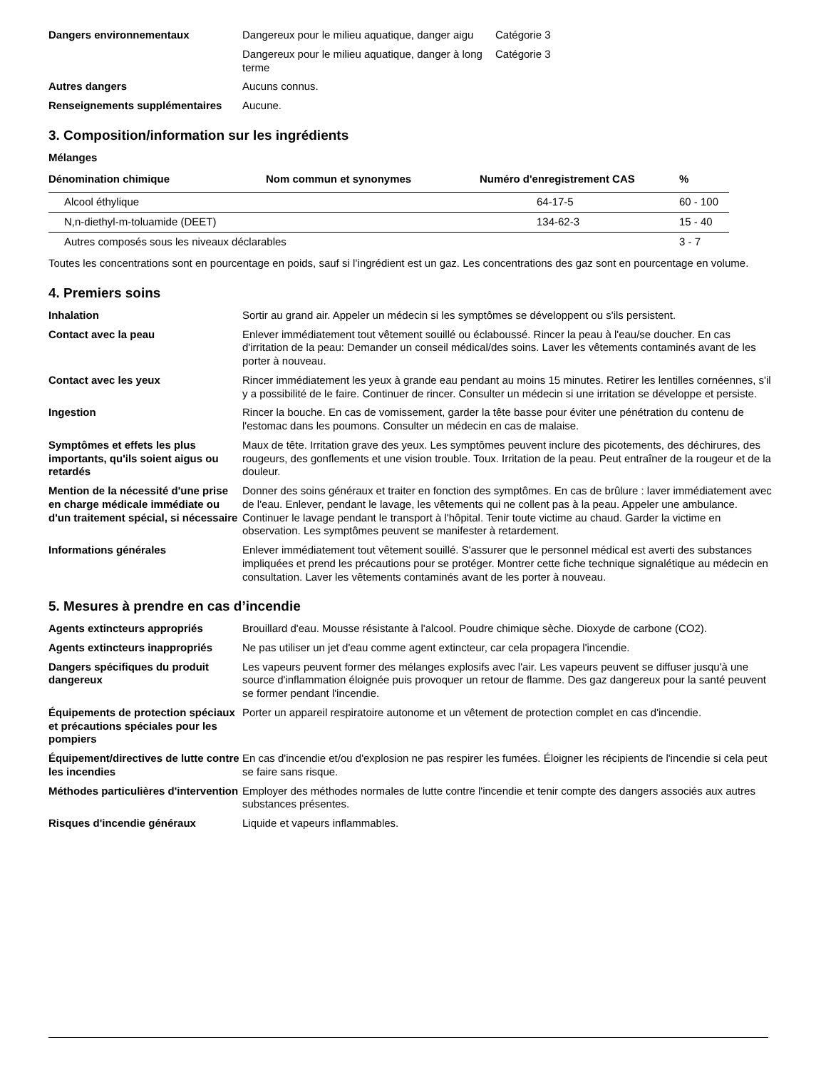Dangers environnementaux Dangereux pour le milieu aquatique, danger aigu
Catégorie 3
Dangereux pour le milieu aquatique, danger à long terme
Catégorie 3
Autres dangers Aucuns connus.
Renseignements supplémentaires Aucune.
3. Composition/information sur les ingrédients
Mélanges
| Dénomination chimique | Nom commun et synonymes | Numéro d'enregistrement CAS | % |
| --- | --- | --- | --- |
| Alcool éthylique | | 64-17-5 | 60 - 100 |
| N,n-diethyl-m-toluamide (DEET) | | 134-62-3 | 15 - 40 |
| Autres composés sous les niveaux déclarables | | | 3 - 7 |
Toutes les concentrations sont en pourcentage en poids, sauf si l’ingrédient est un gaz. Les concentrations des gaz sont en pourcentage en volume.
4. Premiers soins
Inhalation Sortir au grand air. Appeler un médecin si les symptômes se développent ou s'ils persistent.
Contact avec la peau Enlever immédiatement tout vêtement souillé ou éclaboussé. Rincer la peau à l'eau/se doucher. En cas d'irritation de la peau: Demander un conseil médical/des soins. Laver les vêtements contaminés avant de les porter à nouveau.
Contact avec les yeux Rincer immédiatement les yeux à grande eau pendant au moins 15 minutes. Retirer les lentilles cornéennes, s'il y a possibilité de le faire. Continuer de rincer. Consulter un médecin si une irritation se développe et persiste.
Ingestion Rincer la bouche. En cas de vomissement, garder la tête basse pour éviter une pénétration du contenu de l'estomac dans les poumons. Consulter un médecin en cas de malaise.
Symptômes et effets les plus importants, qu'ils soient aigus ou retardés
Maux de tête. Irritation grave des yeux. Les symptômes peuvent inclure des picotements, des déchirures, des rougeurs, des gonflements et une vision trouble. Toux. Irritation de la peau. Peut entraîner de la rougeur et de la douleur.
Mention de la nécessité d'une prise en charge médicale immédiate ou d'un traitement spécial, si nécessaire
Donner des soins généraux et traiter en fonction des symptômes. En cas de brûlure : laver immédiatement avec de l'eau. Enlever, pendant le lavage, les vêtements qui ne collent pas à la peau. Appeler une ambulance. Continuer le lavage pendant le transport à l'hôpital. Tenir toute victime au chaud. Garder la victime en observation. Les symptômes peuvent se manifester à retardement.
Informations générales Enlever immédiatement tout vêtement souillé. S'assurer que le personnel médical est averti des substances impliquées et prend les précautions pour se protéger. Montrer cette fiche technique signalétique au médecin en consultation. Laver les vêtements contaminés avant de les porter à nouveau.
5. Mesures à prendre en cas d’incendie
Agents extincteurs appropriés Brouillard d'eau. Mousse résistante à l'alcool. Poudre chimique sèche. Dioxyde de carbone (CO2).
Agents extincteurs inappropriés
Ne pas utiliser un jet d'eau comme agent extincteur, car cela propagera l'incendie.
Dangers spécifiques du produit dangereux
Les vapeurs peuvent former des mélanges explosifs avec l'air. Les vapeurs peuvent se diffuser jusqu'à une source d'inflammation éloignée puis provoquer un retour de flamme. Des gaz dangereux pour la santé peuvent se former pendant l'incendie.
Équipements de protection spéciaux et précautions spéciales pour les pompiers
Porter un appareil respiratoire autonome et un vêtement de protection complet en cas d'incendie.
Équipement/directives de lutte contre les incendies
En cas d'incendie et/ou d'explosion ne pas respirer les fumées. Éloigner les récipients de l'incendie si cela peut se faire sans risque.
Méthodes particulières d'intervention
Employer des méthodes normales de lutte contre l'incendie et tenir compte des dangers associés aux autres substances présentes.
Risques d'incendie généraux Liquide et vapeurs inflammables.